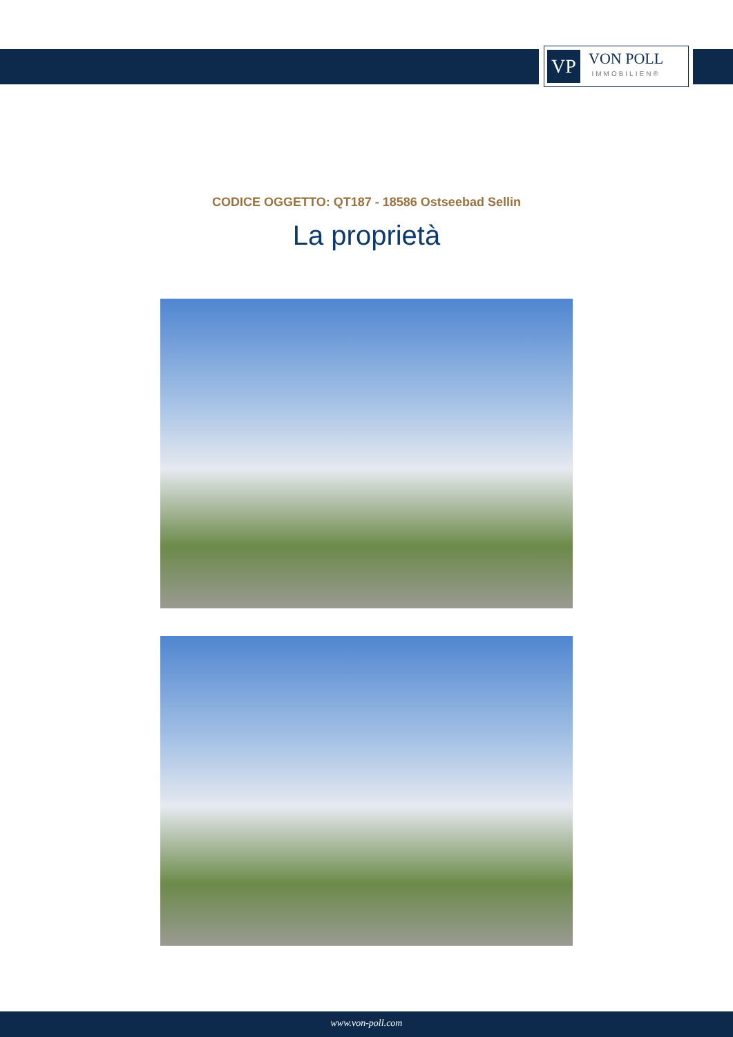VP
VON POLL
IMMOBILIEN®
CODICE OGGETTO: QT187 - 18586 Ostseebad Sellin
La proprietà
www.von-poll.com